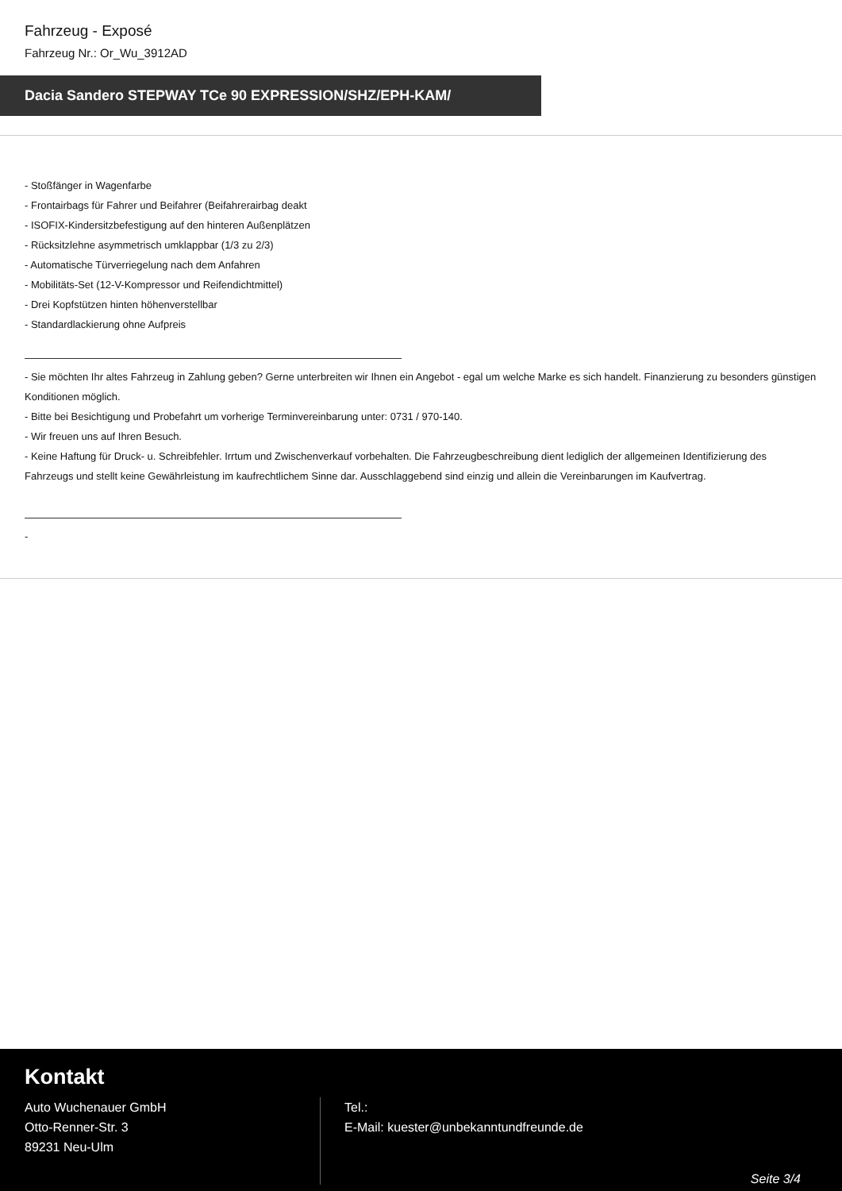Fahrzeug - Exposé
Fahrzeug Nr.: Or_Wu_3912AD
Dacia Sandero STEPWAY TCe 90 EXPRESSION/SHZ/EPH-KAM/
- Stoßfänger in Wagenfarbe
- Frontairbags für Fahrer und Beifahrer (Beifahrerairbag deakt
- ISOFIX-Kindersitzbefestigung auf den hinteren Außenplätzen
- Rücksitzlehne asymmetrisch umklappbar (1/3 zu 2/3)
- Automatische Türverriegelung nach dem Anfahren
- Mobilitäts-Set (12-V-Kompressor und Reifendichtmittel)
- Drei Kopfstützen hinten höhenverstellbar
- Standardlackierung ohne Aufpreis
- Sie möchten Ihr altes Fahrzeug in Zahlung geben? Gerne unterbreiten wir Ihnen ein Angebot - egal um welche Marke es sich handelt. Finanzierung zu besonders günstigen Konditionen möglich.
- Bitte bei Besichtigung und Probefahrt um vorherige Terminvereinbarung unter: 0731 / 970-140.
- Wir freuen uns auf Ihren Besuch.
- Keine Haftung für Druck- u. Schreibfehler. Irrtum und Zwischenverkauf vorbehalten. Die Fahrzeugbeschreibung dient lediglich der allgemeinen Identifizierung des Fahrzeugs und stellt keine Gewährleistung im kaufrechtlichem Sinne dar. Ausschlaggebend sind einzig und allein die Vereinbarungen im Kaufvertrag.
-
Kontakt
Auto Wuchenauer GmbH
Otto-Renner-Str. 3
89231 Neu-Ulm
Tel.:
E-Mail: kuester@unbekanntundfreunde.de
Seite 3/4